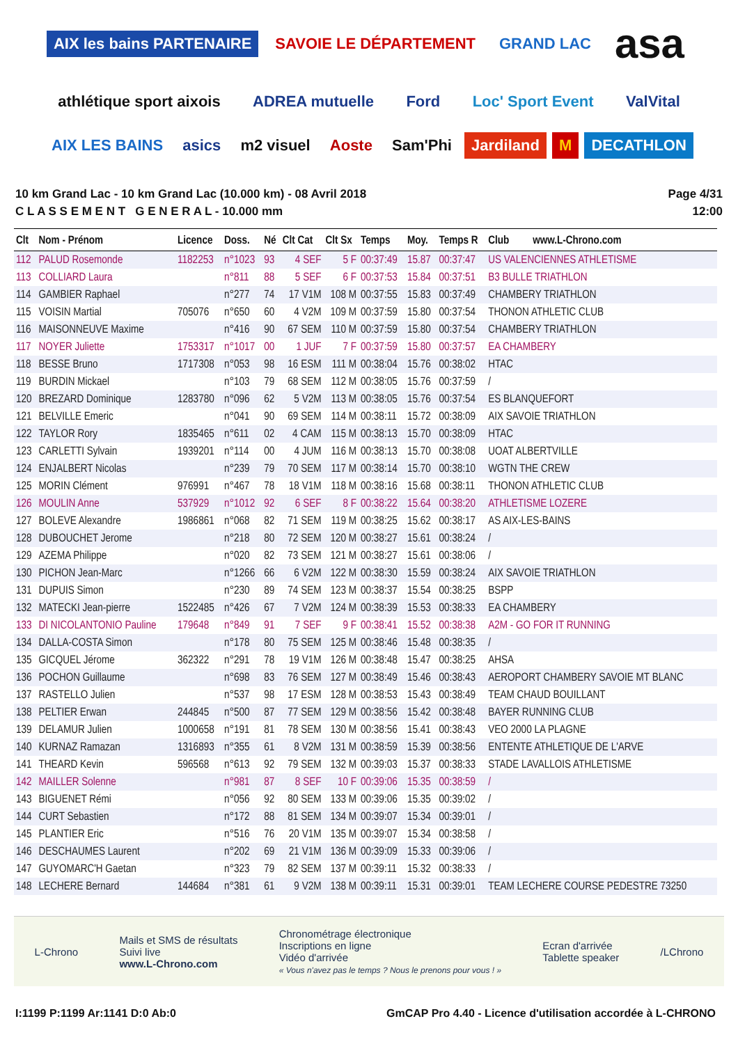AIX les bains PARTENAIRE SAVOIE LE DÉPARTEMENT GRAND LAC asa athlétique sport aixois ADREA mutuelle Ford Loc' Sport Event ValVital AIX LES BAINS asics m2 visuel Aoste Sam'Phi Jardiland M DECATHLON
10 km Grand Lac - 10 km Grand Lac (10.000 km) - 08 Avril 2018
C L A S S E M E N T G E N E R A L - 10.000 mm
Page 4/31
12:00
| Clt | Nom - Prénom | Licence | Doss. | Né | Clt Cat | Clt Sx | Temps | Moy. | Temps R | Club www.L-Chrono.com |
| --- | --- | --- | --- | --- | --- | --- | --- | --- | --- | --- |
| 112 | PALUD Rosemonde | 1182253 | n°1023 | 93 | 4 SEF | 5 F | 00:37:49 | 15.87 | 00:37:47 | US VALENCIENNES ATHLETISME |
| 113 | COLLIARD Laura | | n°811 | 88 | 5 SEF | 6 F | 00:37:53 | 15.84 | 00:37:51 | B3 BULLE TRIATHLON |
| 114 | GAMBIER Raphael | | n°277 | 74 | 17 V1M | 108 M | 00:37:55 | 15.83 | 00:37:49 | CHAMBERY TRIATHLON |
| 115 | VOISIN Martial | 705076 | n°650 | 60 | 4 V2M | 109 M | 00:37:59 | 15.80 | 00:37:54 | THONON ATHLETIC CLUB |
| 116 | MAISONNEUVE Maxime | | n°416 | 90 | 67 SEM | 110 M | 00:37:59 | 15.80 | 00:37:54 | CHAMBERY TRIATHLON |
| 117 | NOYER Juliette | 1753317 | n°1017 | 00 | 1 JUF | 7 F | 00:37:59 | 15.80 | 00:37:57 | EA CHAMBERY |
| 118 | BESSE Bruno | 1717308 | n°053 | 98 | 16 ESM | 111 M | 00:38:04 | 15.76 | 00:38:02 | HTAC |
| 119 | BURDIN Mickael | | n°103 | 79 | 68 SEM | 112 M | 00:38:05 | 15.76 | 00:37:59 | / |
| 120 | BREZARD Dominique | 1283780 | n°096 | 62 | 5 V2M | 113 M | 00:38:05 | 15.76 | 00:37:54 | ES BLANQUEFORT |
| 121 | BELVILLE Emeric | | n°041 | 90 | 69 SEM | 114 M | 00:38:11 | 15.72 | 00:38:09 | AIX SAVOIE TRIATHLON |
| 122 | TAYLOR Rory | 1835465 | n°611 | 02 | 4 CAM | 115 M | 00:38:13 | 15.70 | 00:38:09 | HTAC |
| 123 | CARLETTI Sylvain | 1939201 | n°114 | 00 | 4 JUM | 116 M | 00:38:13 | 15.70 | 00:38:08 | UOAT ALBERTVILLE |
| 124 | ENJALBERT Nicolas | | n°239 | 79 | 70 SEM | 117 M | 00:38:14 | 15.70 | 00:38:10 | WGTN THE CREW |
| 125 | MORIN Clément | 976991 | n°467 | 78 | 18 V1M | 118 M | 00:38:16 | 15.68 | 00:38:11 | THONON ATHLETIC CLUB |
| 126 | MOULIN Anne | 537929 | n°1012 | 92 | 6 SEF | 8 F | 00:38:22 | 15.64 | 00:38:20 | ATHLETISME LOZERE |
| 127 | BOLEVE Alexandre | 1986861 | n°068 | 82 | 71 SEM | 119 M | 00:38:25 | 15.62 | 00:38:17 | AS AIX-LES-BAINS |
| 128 | DUBOUCHET Jerome | | n°218 | 80 | 72 SEM | 120 M | 00:38:27 | 15.61 | 00:38:24 | / |
| 129 | AZEMA Philippe | | n°020 | 82 | 73 SEM | 121 M | 00:38:27 | 15.61 | 00:38:06 | / |
| 130 | PICHON Jean-Marc | | n°1266 | 66 | 6 V2M | 122 M | 00:38:30 | 15.59 | 00:38:24 | AIX SAVOIE TRIATHLON |
| 131 | DUPUIS Simon | | n°230 | 89 | 74 SEM | 123 M | 00:38:37 | 15.54 | 00:38:25 | BSPP |
| 132 | MATECKI Jean-pierre | 1522485 | n°426 | 67 | 7 V2M | 124 M | 00:38:39 | 15.53 | 00:38:33 | EA CHAMBERY |
| 133 | DI NICOLANTONIO Pauline | 179648 | n°849 | 91 | 7 SEF | 9 F | 00:38:41 | 15.52 | 00:38:38 | A2M - GO FOR IT RUNNING |
| 134 | DALLA-COSTA Simon | | n°178 | 80 | 75 SEM | 125 M | 00:38:46 | 15.48 | 00:38:35 | / |
| 135 | GICQUEL Jérome | 362322 | n°291 | 78 | 19 V1M | 126 M | 00:38:48 | 15.47 | 00:38:25 | AHSA |
| 136 | POCHON Guillaume | | n°698 | 83 | 76 SEM | 127 M | 00:38:49 | 15.46 | 00:38:43 | AEROPORT CHAMBERY SAVOIE MT BLANC |
| 137 | RASTELLO Julien | | n°537 | 98 | 17 ESM | 128 M | 00:38:53 | 15.43 | 00:38:49 | TEAM CHAUD BOUILLANT |
| 138 | PELTIER Erwan | 244845 | n°500 | 87 | 77 SEM | 129 M | 00:38:56 | 15.42 | 00:38:48 | BAYER RUNNING CLUB |
| 139 | DELAMUR Julien | 1000658 | n°191 | 81 | 78 SEM | 130 M | 00:38:56 | 15.41 | 00:38:43 | VEO 2000 LA PLAGNE |
| 140 | KURNAZ Ramazan | 1316893 | n°355 | 61 | 8 V2M | 131 M | 00:38:59 | 15.39 | 00:38:56 | ENTENTE ATHLETIQUE DE L'ARVE |
| 141 | THEARD Kevin | 596568 | n°613 | 92 | 79 SEM | 132 M | 00:39:03 | 15.37 | 00:38:33 | STADE LAVALLOIS ATHLETISME |
| 142 | MAILLER Solenne | | n°981 | 87 | 8 SEF | 10 F | 00:39:06 | 15.35 | 00:38:59 | / |
| 143 | BIGUENET Rémi | | n°056 | 92 | 80 SEM | 133 M | 00:39:06 | 15.35 | 00:39:02 | / |
| 144 | CURT Sebastien | | n°172 | 88 | 81 SEM | 134 M | 00:39:07 | 15.34 | 00:39:01 | / |
| 145 | PLANTIER Eric | | n°516 | 76 | 20 V1M | 135 M | 00:39:07 | 15.34 | 00:38:58 | / |
| 146 | DESCHAUMES Laurent | | n°202 | 69 | 21 V1M | 136 M | 00:39:09 | 15.33 | 00:39:06 | / |
| 147 | GUYOMARC'H Gaetan | | n°323 | 79 | 82 SEM | 137 M | 00:39:11 | 15.32 | 00:38:33 | / |
| 148 | LECHERE Bernard | 144684 | n°381 | 61 | 9 V2M | 138 M | 00:39:11 | 15.31 | 00:39:01 | TEAM LECHERE COURSE PEDESTRE 73250 |
L-Chrono
Mails et SMS de résultats
Suivi live
www.L-Chrono.com
Chronométrage électronique
Inscriptions en ligne
Vidéo d'arrivée
« Vous n'avez pas le temps ? Nous le prenons pour vous ! »
Ecran d'arrivée
Tablette speaker
/LChrono
I:1199 P:1199 Ar:1141 D:0 Ab:0 GmCAP Pro 4.40 - Licence d'utilisation accordée à L-CHRONO